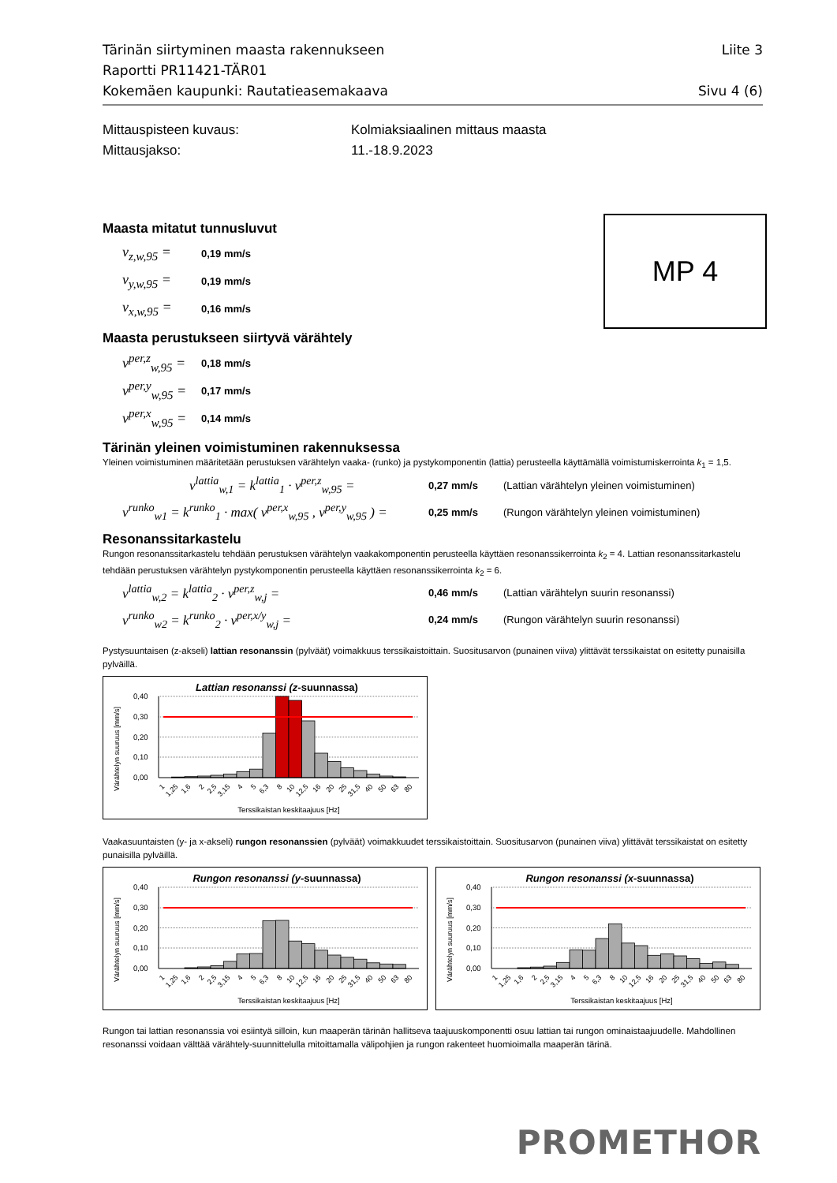Tärinän siirtyminen maasta rakennukseen Liite 3
Raportti PR11421-TÄR01
Kokemäen kaupunki: Rautatieasemakaava Sivu 4 (6)
Mittauspisteen kuvaus: Kolmiaksiaalinen mittaus maasta
Mittausjakso: 11.-18.9.2023
MP 4
Maasta mitatut tunnusluvut
v<sub>z,w,95</sub> = 0,19 mm/s
v<sub>y,w,95</sub> = 0,19 mm/s
v<sub>x,w,95</sub> = 0,16 mm/s
Maasta perustukseen siirtyvä värähtely
v<sup>per,z</sup><sub>w,95</sub> = 0,18 mm/s
v<sup>per,y</sup><sub>w,95</sub> = 0,17 mm/s
v<sup>per,x</sup><sub>w,95</sub> = 0,14 mm/s
Tärinän yleinen voimistuminen rakennuksessa
Yleinen voimistuminen määritetään perustuksen värähtelyn vaaka- (runko) ja pystykomponentin (lattia) perusteella käyttämällä voimistumiskerrointa k<sub>1</sub> = 1,5.
v<sup>lattia</sup><sub>w,1</sub> = k<sup>lattia</sup><sub>1</sub> · v<sup>per,z</sup><sub>w,95</sub> = 0,27 mm/s (Lattian värähtelyn yleinen voimistuminen)
v<sup>runko</sup><sub>w1</sub> = k<sup>runko</sup><sub>1</sub> · max( v<sup>per,x</sup><sub>w,95</sub> , v<sup>per,y</sup><sub>w,95</sub> ) = 0,25 mm/s (Rungon värähtelyn yleinen voimistuminen)
Resonanssitarkastelu
Rungon resonanssitarkastelu tehdään perustuksen värähtelyn vaakakomponentin perusteella käyttäen resonanssikerrointa k<sub>2</sub> = 4. Lattian resonanssitarkastelu tehdään perustuksen värähtelyn pystykomponentin perusteella käyttäen resonanssikerrointa k<sub>2</sub> = 6.
v<sup>lattia</sup><sub>w,2</sub> = k<sup>lattia</sup><sub>2</sub> · v<sup>per,z</sup><sub>w,j</sub> = 0,46 mm/s (Lattian värähtelyn suurin resonanssi)
v<sup>runko</sup><sub>w2</sub> = k<sup>runko</sup><sub>2</sub> · v<sup>per,x/y</sup><sub>w,j</sub> = 0,24 mm/s (Rungon värähtelyn suurin resonanssi)
Pystysuuntaisen (z-akseli) lattian resonanssin (pylväät) voimakkuus terssikaistoittain. Suositusarvon (punainen viiva) ylittävät terssikaistat on esitetty punaisilla pylväillä.
Lattian resonanssi (z-suunnassa)
Värähtelyn suuruus [mm/s]
0,40
0,30
0,20
0,10
0,00
1
1,25
1,6
2
2,5
3,15
4
5
6,3
8
10
12,5
16
20
25
31,5
40
50
63
80
Terssikaistan keskitaajuus [Hz]
Vaakasuuntaisten (y- ja x-akseli) rungon resonanssien (pylväät) voimakkuudet terssikaistoittain. Suositusarvon (punainen viiva) ylittävät terssikaistat on esitetty punaisilla pylväillä.
Rungon resonanssi (y-suunnassa)
Värähtelyn suuruus [mm/s]
0,40
0,30
0,20
0,10
0,00
1
1,25
1,6
2
2,5
3,15
4
5
6,3
8
10
12,5
16
20
25
31,5
40
50
63
80
Terssikaistan keskitaajuus [Hz]
Rungon resonanssi (x-suunnassa)
Värähtelyn suuruus [mm/s]
0,40
0,30
0,20
0,10
0,00
1
1,25
1,6
2
2,5
3,15
4
5
6,3
8
10
12,5
16
20
25
31,5
40
50
63
80
Terssikaistan keskitaajuus [Hz]
Rungon tai lattian resonanssia voi esiintyä silloin, kun maaperän tärinän hallitseva taajuuskomponentti osuu lattian tai rungon ominaistaajuudelle. Mahdollinen resonanssi voidaan välttää värähtely-suunnittelulla mitoittamalla välipohjien ja rungon rakenteet huomioimalla maaperän tärinä.
PROMETHOR